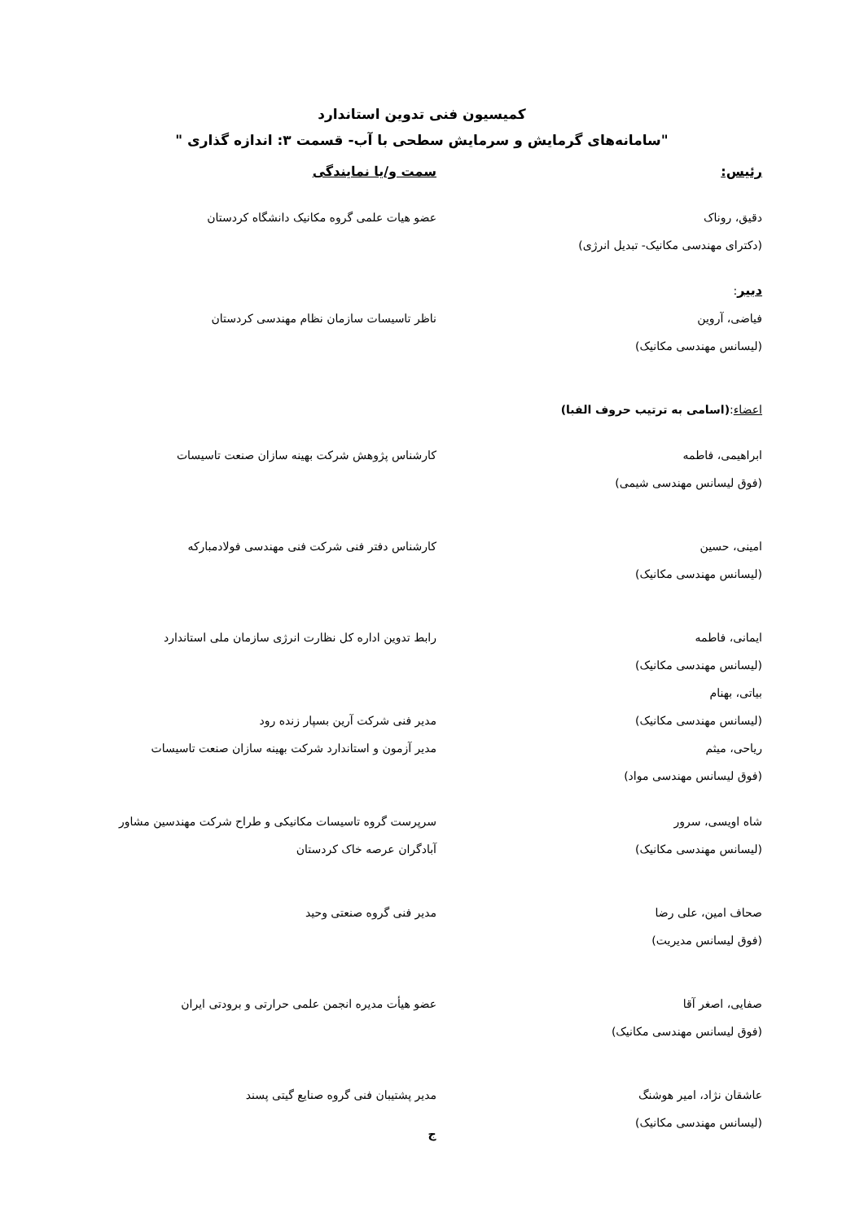کمیسیون فنی تدوین استاندارد
"سامانه‌های گرمایش و سرمایش سطحی با آب- قسمت ۳: اندازه گذاری "
رئیس: سمت و/یا نمایندگی
دقیق، روناک
(دکترای مهندسی مکانیک- تبدیل انرژی)
عضو هیات علمی گروه مکانیک دانشگاه کردستان
دبیر:
فیاضی، آروین
(لیسانس مهندسی مکانیک)
ناظر تاسیسات سازمان نظام مهندسی کردستان
اعضاء:(اسامی به ترتیب حروف الفبا)
ابراهیمی، فاطمه
(فوق لیسانس مهندسی شیمی)
کارشناس پژوهش شرکت بهینه سازان صنعت تاسیسات
امینی، حسین
(لیسانس مهندسی مکانیک)
کارشناس دفتر فنی شرکت فنی مهندسی فولادمبارکه
ایمانی، فاطمه
(لیسانس مهندسی مکانیک)
بیاتی، بهنام
رابط تدوین اداره کل نظارت انرژی سازمان ملی استاندارد
(لیسانس مهندسی مکانیک) مدیر فنی شرکت آرین بسپار زنده رود
ریاحی، میثم
(فوق لیسانس مهندسی مواد)
مدیر آزمون و استاندارد شرکت بهینه سازان صنعت تاسیسات
شاه اویسی، سرور
(لیسانس مهندسی مکانیک)
سرپرست گروه تاسیسات مکانیکی و طراح شرکت مهندسین مشاور
آبادگران عرصه خاک کردستان
صحاف امین، علی رضا
(فوق لیسانس مدیریت)
مدیر فنی گروه صنعتی وحید
صفایی، اصغر آقا
(فوق لیسانس مهندسی مکانیک)
عضو هیأت مدیره انجمن علمی حرارتی و برودتی ایران
عاشقان نژاد، امیر هوشنگ
(لیسانس مهندسی مکانیک)
مدیر پشتیبان فنی گروه صنایع گیتی پسند
ج